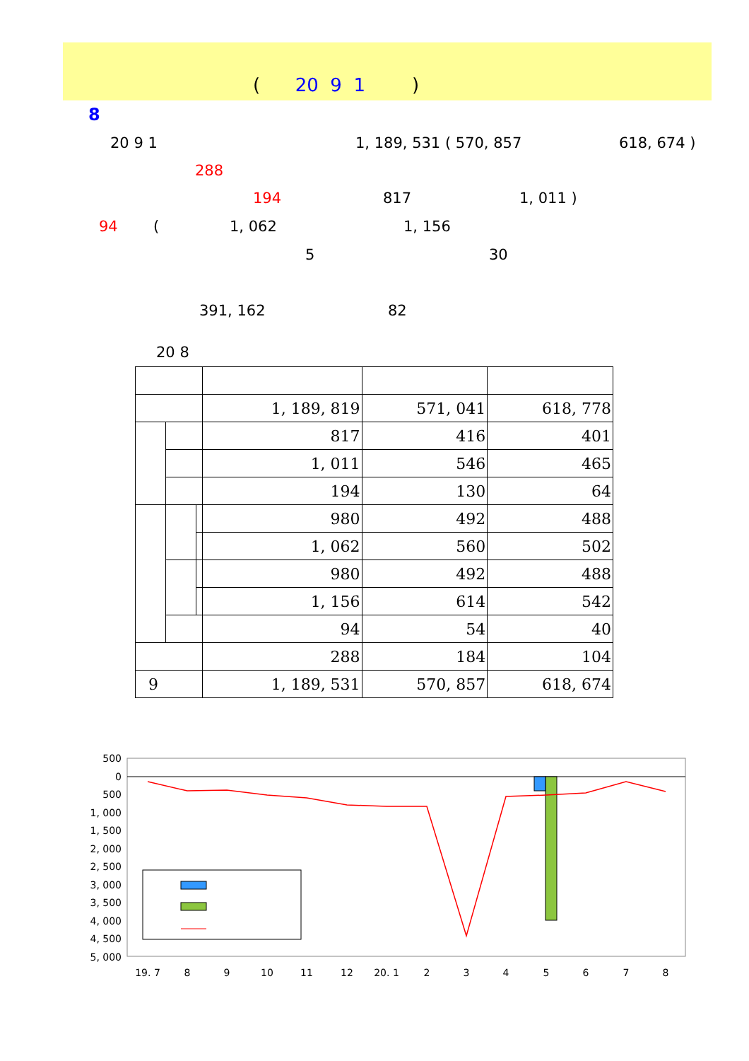( 20 9 1 )
8
20 9 1 1, 189, 531 ( 570, 857 618, 674 )
288
194 817 1, 011 )
94 ( 1, 062 1, 156
5 30
391, 162 82
20 8
| | | | 1, 189, 819 | 571, 041 | 618, 778 |
| | | | 817 | 416 | 401 |
| | | | 1, 011 | 546 | 465 |
| | | | 194 | 130 | 64 |
| | | | 980 | 492 | 488 |
| | | | 1, 062 | 560 | 502 |
| | | | 980 | 492 | 488 |
| | | | 1, 156 | 614 | 542 |
| | | | 94 | 54 | 40 |
| | | | 288 | 184 | 104 |
| 9 | | | 1, 189, 531 | 570, 857 | 618, 674 |
500
0
500
1, 000
1, 500
2, 000
2, 500
3, 000
3, 500
4, 000
4, 500
5, 000
19. 7
8
9
10
11
12
20. 1
2
3
4
5
6
7
8